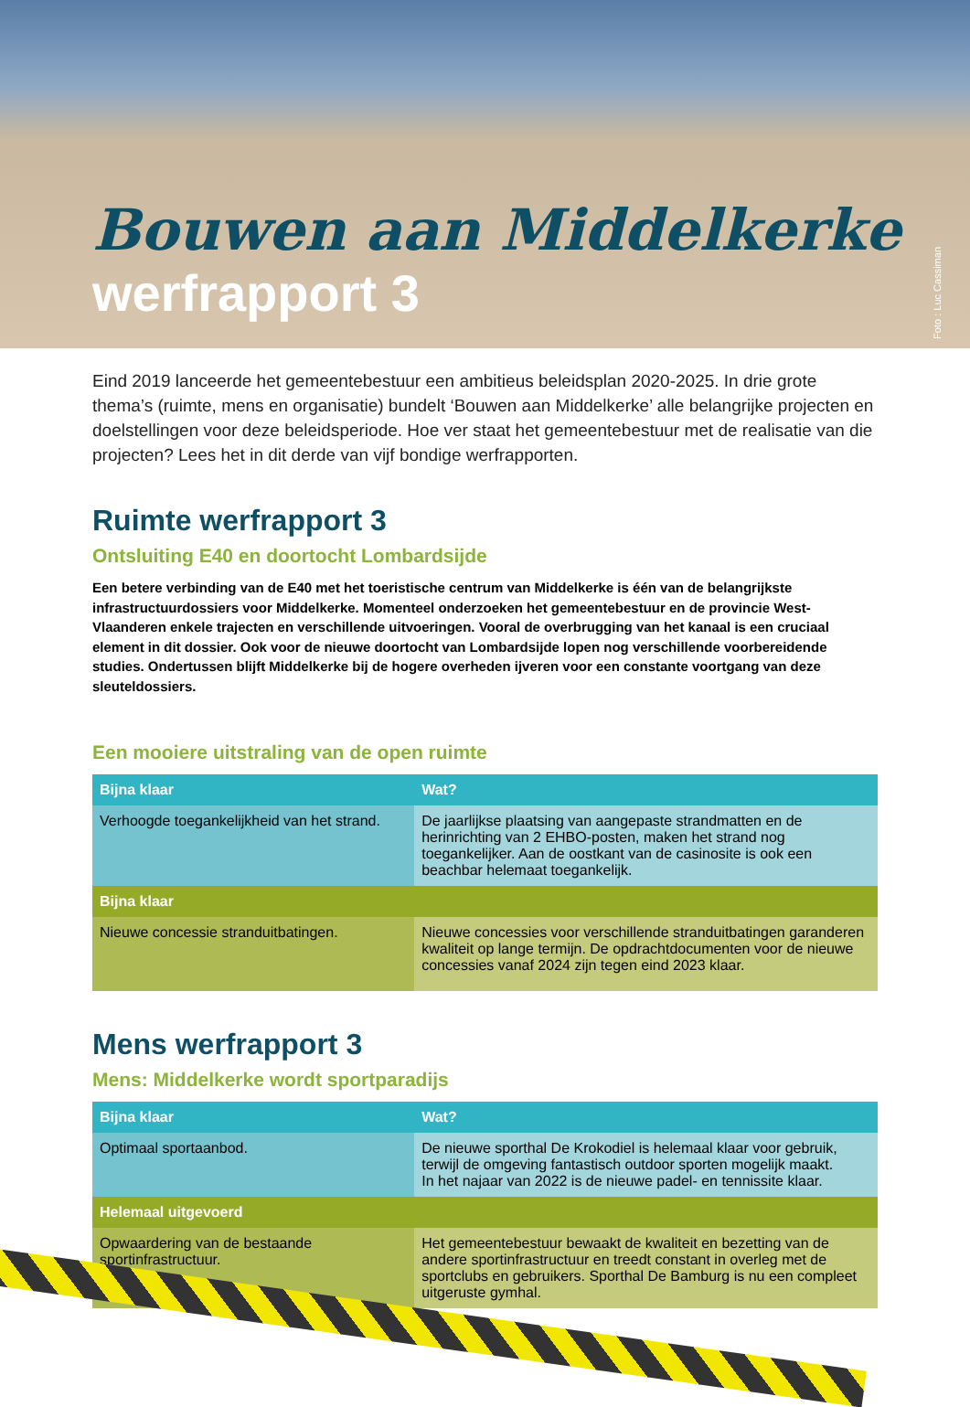Bouwen aan Middelkerke
werfrapport 3
Foto : Luc Cassiman
Eind 2019 lanceerde het gemeentebestuur een ambitieus beleidsplan 2020-2025. In drie grote thema’s (ruimte, mens en organisatie) bundelt ‘Bouwen aan Middelkerke’ alle belangrijke projecten en doelstellingen voor deze beleidsperiode. Hoe ver staat het gemeentebestuur met de realisatie van die projecten? Lees het in dit derde van vijf bondige werfrapporten.
Ruimte werfrapport 3
Ontsluiting E40 en doortocht Lombardsijde
Een betere verbinding van de E40 met het toeristische centrum van Middelkerke is één van de belangrijkste infrastructuurdossiers voor Middelkerke. Momenteel onderzoeken het gemeentebestuur en de provincie West-Vlaanderen enkele trajecten en verschillende uitvoeringen. Vooral de overbrugging van het kanaal is een cruciaal element in dit dossier. Ook voor de nieuwe doortocht van Lombardsijde lopen nog verschillende voorbereidende studies. Ondertussen blijft Middelkerke bij de hogere overheden ijveren voor een constante voortgang van deze sleuteldossiers.
Een mooiere uitstraling van de open ruimte
| Bijna klaar | Wat? |
| --- | --- |
| Verhoogde toegankelijkheid van het strand. | De jaarlijkse plaatsing van aangepaste strandmatten en de herinrichting van 2 EHBO-posten, maken het strand nog toegankelijker. Aan de oostkant van de casinosite is ook een beachbar helemaat toegankelijk. |
| Bijna klaar | |
| Nieuwe concessie stranduitbatingen. | Nieuwe concessies voor verschillende stranduitbatingen garanderen kwaliteit op lange termijn. De opdrachtdocumenten voor de nieuwe concessies vanaf 2024 zijn tegen eind 2023 klaar. |
Mens werfrapport 3
Mens: Middelkerke wordt sportparadijs
| Bijna klaar | Wat? |
| --- | --- |
| Optimaal sportaanbod. | De nieuwe sporthal De Krokodiel is helemaal klaar voor gebruik, terwijl de omgeving fantastisch outdoor sporten mogelijk maakt. In het najaar van 2022 is de nieuwe padel- en tennissite klaar. |
| Helemaal uitgevoerd | |
| Opwaardering van de bestaande sportinfrastructuur. | Het gemeentebestuur bewaakt de kwaliteit en bezetting van de andere sportinfrastructuur en treedt constant in overleg met de sportclubs en gebruikers. Sporthal De Bamburg is nu een compleet uitgeruste gymhal. |